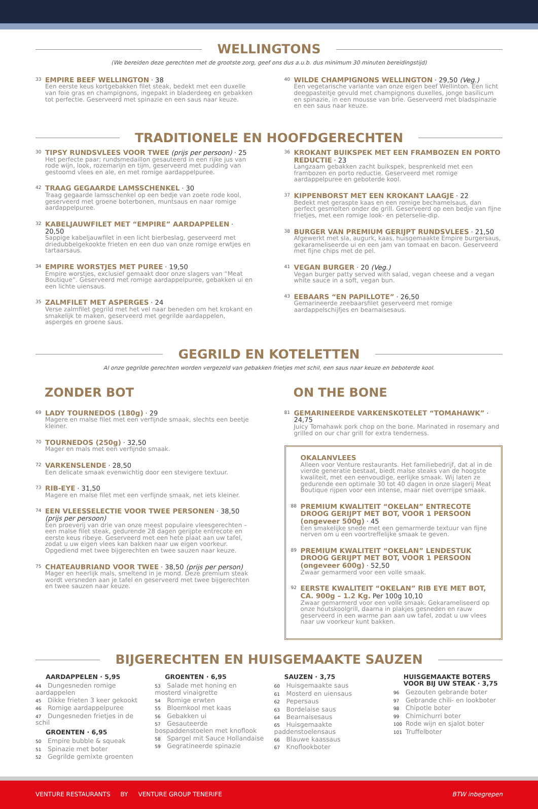WELLINGTONS
(We bereiden deze gerechten met de grootste zorg, geef ons dus a.u.b. dus minimum 30 minuten bereidingstijd)
33
EMPIRE BEEF WELLINGTON · 38
Een eerste keus kortgebakken filet steak, bedekt met een duxelle van foie gras en champignons, ingepakt in bladerdeeg en gebakken tot perfectie. Geserveerd met spinazie en een saus naar keuze.
40
WILDE CHAMPIGNONS WELLINGTON · 29,50 (Veg.)
Een vegetarische variante van onze eigen beef Wellinton. Een licht deegpasteitje gevuld met champignons duxelles, jonge basilicum en spinazie, in een mousse van brie. Geserveerd met bladspinazie en een saus naar keuze.
TRADITIONELE EN HOOFDGERECHTEN
30
TIPSY RUNDSVLEES VOOR TWEE (prijs per persoon) · 25
Het perfecte paar; rundsmedaillon gesauteerd in een rijke jus van rode wijn, look, rozemarijn en tijm, geserveerd met pudding van gestoomd vlees en ale, en met romige aardappelpuree.
42
TRAAG GEGAARDE LAMSSCHENKEL · 30
Traag gegaarde lamsschenkel op een bedje van zoete rode kool, geserveerd met groene boterbonen, muntsaus en naar romige aardappelpuree.
32
KABELJAUWFILET MET “EMPIRE” AARDAPPELEN · 20,50
Sappige kabeljauwfilet in een licht bierbeslag, geserveerd met driedubbelgekookte frieten en een duo van onze romige erwtjes en tartaarsaus.
34
EMPIRE WORSTJES MET PUREE · 19,50
Empire worstjes, exclusief gemaakt door onze slagers van “Meat Boutique”. Geserveerd met romige aardappelpuree, gebakken ui en een lichte uiensaus.
35
ZALMFILET MET ASPERGES · 24
Verse zalmfilet gegrild met het vel naar beneden om het krokant en smakelijk te maken, geserveerd met gegrilde aardappelen, asperges en groene saus.
36
KROKANT BUIKSPEK MET EEN FRAMBOZEN EN PORTO REDUCTIE · 23
Langzaam gebakken zacht buikspek, besprenkeld met een frambozen en porto reductie. Geserveerd met romige aardappelpuree en geboterde kool.
37
KIPPENBORST MET EEN KROKANT LAAGJE · 22
Bedekt met geraspte kaas en een romige bechamelsaus, dan perfect gesmolten onder de grill. Geserveerd op een bedje van fijne frietjes, met een romige look- en peterselie-dip.
38
BURGER VAN PREMIUM GERIJPT RUNDSVLEES · 21,50
Afgewerkt met sla, augurk, kaas, huisgemaakte Empire burgersaus, gekarameliseerde ui en een jam van tomaat en bacon. Geserveerd met fijne chips met de pel.
41
VEGAN BURGER · 20 (Veg.)
Vegan burger patty served with salad, vegan cheese and a vegan white sauce in a soft, vegan bun.
43
EEBAARS “EN PAPILLOTE” · 26,50
Gemarineerde zeebaarsfilet geserveerd met romige aardappelschijfjes en bearnaisesaus.
GEGRILD EN KOTELETTEN
Al onze gegrilde gerechten worden vergezeld van gebakken frietjes met schil, een saus naar keuze en beboterde kool.
ZONDER BOT
69
LADY TOURNEDOS (180g) · 29
Magere en malse filet met een verfijnde smaak, slechts een beetje kleiner.
70
TOURNEDOS (250g) · 32,50
Mager en mals met een verfijnde smaak.
72
VARKENSLENDE · 28,50
Een delicate smaak evenwichtig door een stevigere textuur.
73
RIB-EYE · 31,50
Magere en malse filet met een verfijnde smaak, net iets kleiner.
74
EEN VLEESSELECTIE VOOR TWEE PERSONEN · 38,50 (prijs per persoon)
Een proeverij van drie van onze meest populaire vleesgerechten – een malse filet steak, gedurende 28 dagen gerijpte entrecote en eerste keus ribeye. Geserveerd met een hete plaat aan uw tafel, zodat u uw eigen vlees kan bakken naar uw eigen voorkeur. Opgediend met twee bijgerechten en twee sauzen naar keuze.
75
CHATEAUBRIAND VOOR TWEE · 38,50 (prijs per person)
Mager en heerlijk mals, smeltend in je mond. Deze premium steak wordt versneden aan je tafel en geserveerd met twee bijgerechten en twee sauzen naar keuze.
ON THE BONE
81
GEMARINEERDE VARKENSKOTELET “TOMAHAWK” · 24,75
Juicy Tomahawk pork chop on the bone. Marinated in rosemary and grilled on our char grill for extra tenderness.
OKALANVLEES
Alleen voor Venture restaurants. Het familiebedrijf, dat al in de vierde generatie bestaat, biedt malse steaks van de hoogste kwaliteit, met een eenvoudige, eerlijke smaak. Wij laten ze gedurende een optimale 30 tot 40 dagen in onze slagerij Meat Boutique rijpen voor een intense, maar niet overrijpe smaak.
88
PREMIUM KWALITEIT “OKELAN” ENTRECOTE DROOG GERIJPT MET BOT, VOOR 1 PERSOON (ongeveer 500g) · 45
Een smakelijke snede met een gemarmerde textuur van fijne nerven om u een voortreffelijke smaak te geven.
89
PREMIUM KWALITEIT “OKELAN” LENDESTUK DROOG GERIJPT MET BOT, VOOR 1 PERSOON (ongeveer 600g) · 52,50
Zwaar gemarmerd voor een volle smaak.
92
EERSTE KWALITEIT “OKELAN” RIB EYE MET BOT, CA. 900g – 1.2 Kg. Per 100g 10,10
Zwaar gemarmerd voor een volle smaak. Gekarameliseerd op onze houtskoolgrill, daarna in plakjes gesneden en rauw geserveerd in een warme pan aan uw tafel, zodat u uw vlees naar uw voorkeur kunt bakken.
BIJGERECHTEN EN HUISGEMAAKTE SAUZEN
AARDAPPELEN · 5,95
44 Dungesneden romige aardappelen
45 Dikke frieten 3 keer gekookt
46 Romige aardappelpuree
47 Dungesneden frietjes in de schil
GROENTEN · 6,95
50 Empire bubble & squeak
51 Spinazie met boter
52 Gegrilde gemixte groenten
GROENTEN · 6,95
53 Salade met honing en mosterd vinaigrette
54 Romige erwten
55 Bloemkool met kaas
56 Gebakken ui
57 Gesauteerde bospaddenstoelen met knoflook
58 Spargel mit Sauce Hollandaise
59 Gegratineerde spinazie
SAUZEN · 3,75
60 Huisgemaakte saus
61 Mosterd en uiensaus
62 Pepersaus
63 Bordelaise saus
64 Bearnaisesaus
65 Huisgemaakte paddenstoelensaus
66 Blauwe kaassaus
67 Knoflookboter
HUISGEMAAKTE BOTERS VOOR BIJ UW STEAK · 3,75
96 Gezouten gebrande boter
97 Gebrande chili- en lookboter
98 Chipotle boter
99 Chimichurri boter
100 Rode wijn en sjalot boter
101 Truffelboter
VENTURE RESTAURANTS BY VENTURE GROUP TENERIFE BTW inbegrepen